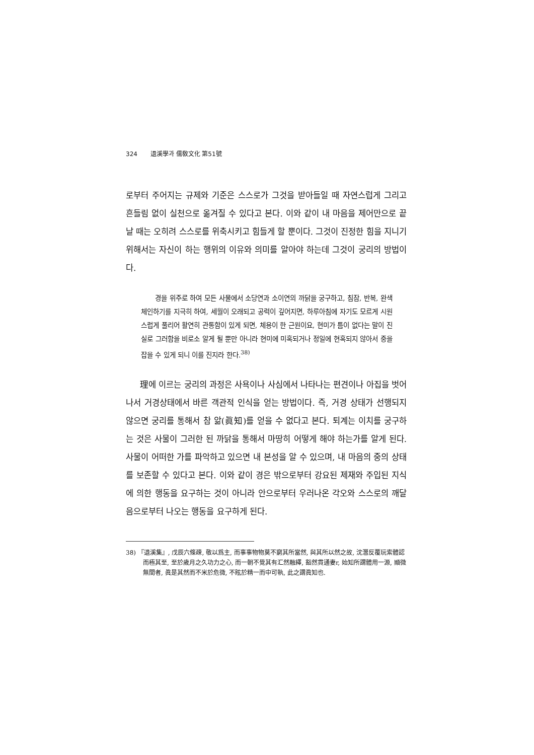324 退溪學과 儒敎文化 第51號
로부터 주어지는 규제와 기준은 스스로가 그것을 받아들일 때 자연스럽게 그리고 흔들림 없이 실천으로 옮겨질 수 있다고 본다. 이와 같이 내 마음을 제어만으로 끝날 때는 오히려 스스로를 위축시키고 힘들게 할 뿐이다. 그것이 진정한 힘을 지니기 위해서는 자신이 하는 행위의 이유와 의미를 알아야 하는데 그것이 궁리의 방법이다.
경을 위주로 하여 모든 사물에서 소당연과 소이연의 까닭을 궁구하고, 침잠, 반복, 완색 체인하기를 지극히 하여, 세월이 오래되고 공력이 깊어지면, 하루아침에 자기도 모르게 시원스럽게 풀리어 활연히 관통함이 있게 되면, 체용이 한 근원이요, 현미가 틈이 없다는 말이 진실로 그러함을 비로소 알게 될 뿐만 아니라 현미에 미혹되거나 정일에 현혹되지 않아서 중을 잡을 수 있게 되니 이를 진지라 한다.<sup>38)</sup>
理에 이르는 궁리의 과정은 사욕이나 사심에서 나타나는 편견이나 아집을 벗어나서 거경상태에서 바른 객관적 인식을 얻는 방법이다. 즉, 거경 상태가 선행되지 않으면 궁리를 통해서 참 앎(眞知)를 얻을 수 없다고 본다. 퇴계는 이치를 궁구하는 것은 사물이 그러한 된 까닭을 통해서 마땅히 어떻게 해야 하는가를 알게 된다. 사물이 어떠한 가를 파악하고 있으면 내 본성을 알 수 있으며, 내 마음의 중의 상태를 보존할 수 있다고 본다. 이와 같이 경은 밖으로부터 강요된 제재와 주입된 지식에 의한 행동을 요구하는 것이 아니라 안으로부터 우러나온 각오와 스스로의 깨달음으로부터 나오는 행동을 요구하게 된다.
38) 『退溪集』, 戊辰六條疎, 敬以爲主, 而事事物物莫不窮其所當然, 與其所以然之故, 沈潛反覆玩索體認而極其至, 至於歲月之久功力之心, 而一朝不覺其有汇然融繹, 豁然貫通妻r, 始知所謂體用一源, 顯微無間者, 眞是其然而不米於危微, 不眩於精一而中可執, 此之謂眞知也.